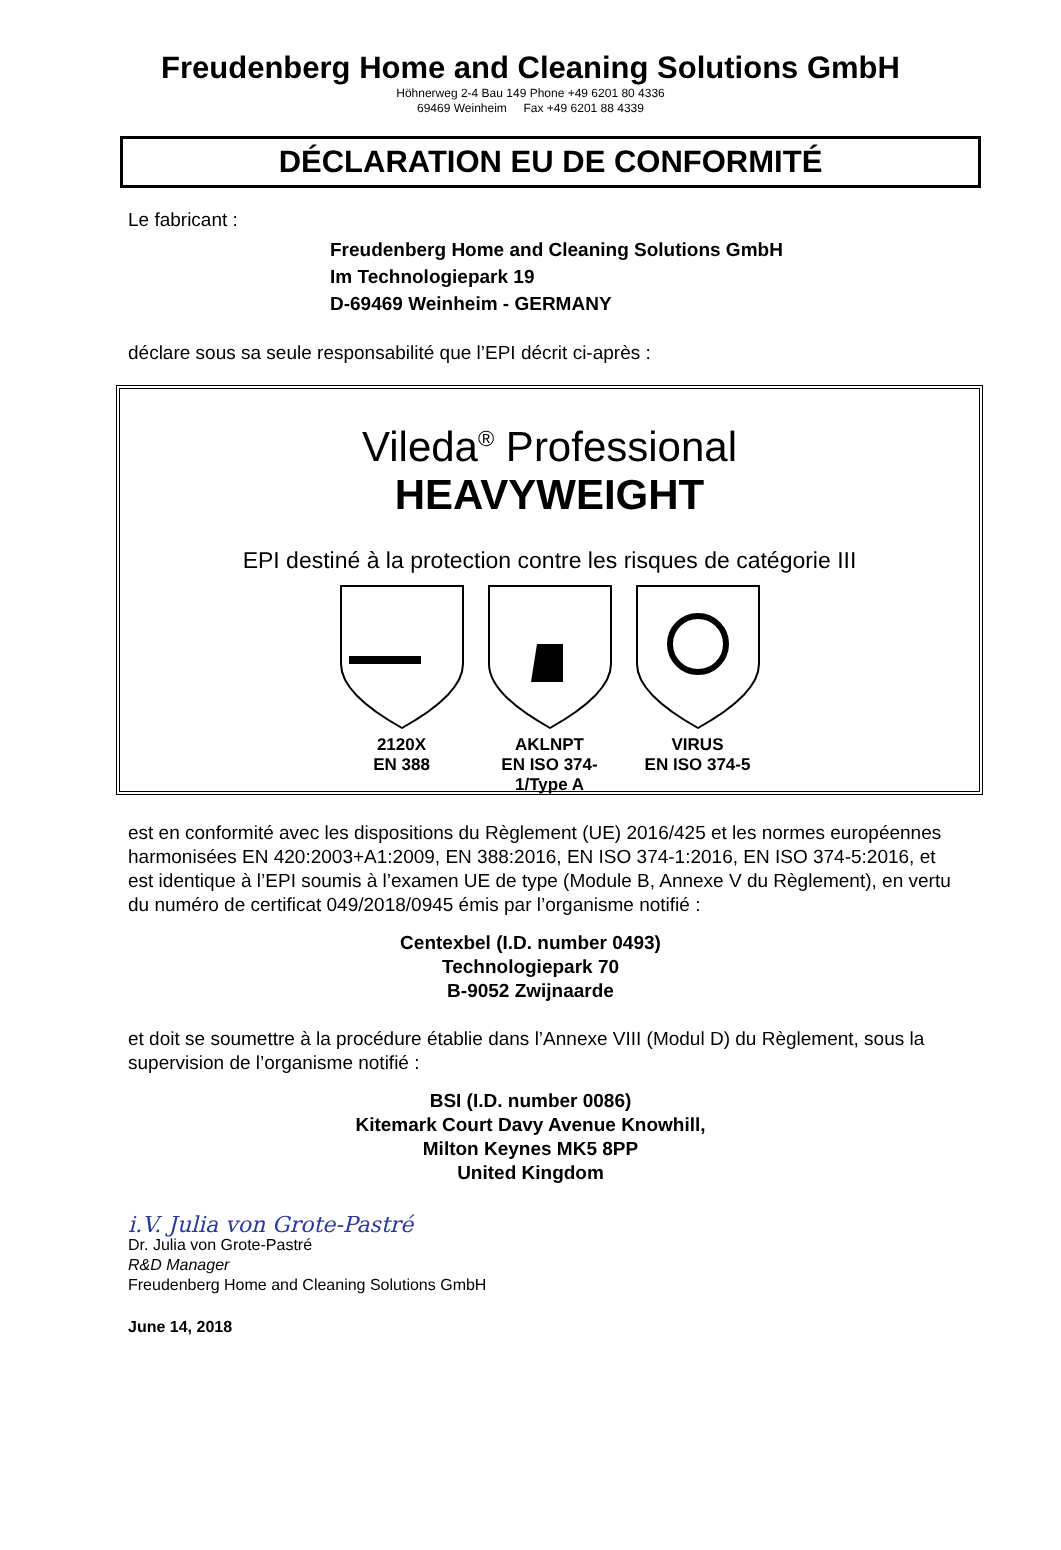Freudenberg Home and Cleaning Solutions GmbH
Höhnerweg 2-4 Bau 149 Phone +49 6201 80 4336
69469 Weinheim Fax +49 6201 88 4339
DÉCLARATION EU DE CONFORMITÉ
Le fabricant :
Freudenberg Home and Cleaning Solutions GmbH
Im Technologiepark 19
D-69469 Weinheim - GERMANY
déclare sous sa seule responsabilité que l’EPI décrit ci-après :
Vileda<sup>®</sup> Professional
HEAVYWEIGHT
EPI destiné à la protection contre les risques de catégorie III
2120X
EN 388
AKLNPT
EN ISO 374-1/Type A
VIRUS
EN ISO 374-5
est en conformité avec les dispositions du Règlement (UE) 2016/425 et les normes européennes harmonisées EN 420:2003+A1:2009, EN 388:2016, EN ISO 374-1:2016, EN ISO 374-5:2016, et est identique à l’EPI soumis à l’examen UE de type (Module B, Annexe V du Règlement), en vertu du numéro de certificat 049/2018/0945 émis par l’organisme notifié :
Centexbel (I.D. number 0493)
Technologiepark 70
B-9052 Zwijnaarde
et doit se soumettre à la procédure établie dans l’Annexe VIII (Modul D) du Règlement, sous la supervision de l’organisme notifié :
BSI (I.D. number 0086)
Kitemark Court Davy Avenue Knowhill,
Milton Keynes MK5 8PP
United Kingdom
i.V. Julia von Grote-Pastré
Dr. Julia von Grote-Pastré
R&D Manager
Freudenberg Home and Cleaning Solutions GmbH
June 14, 2018